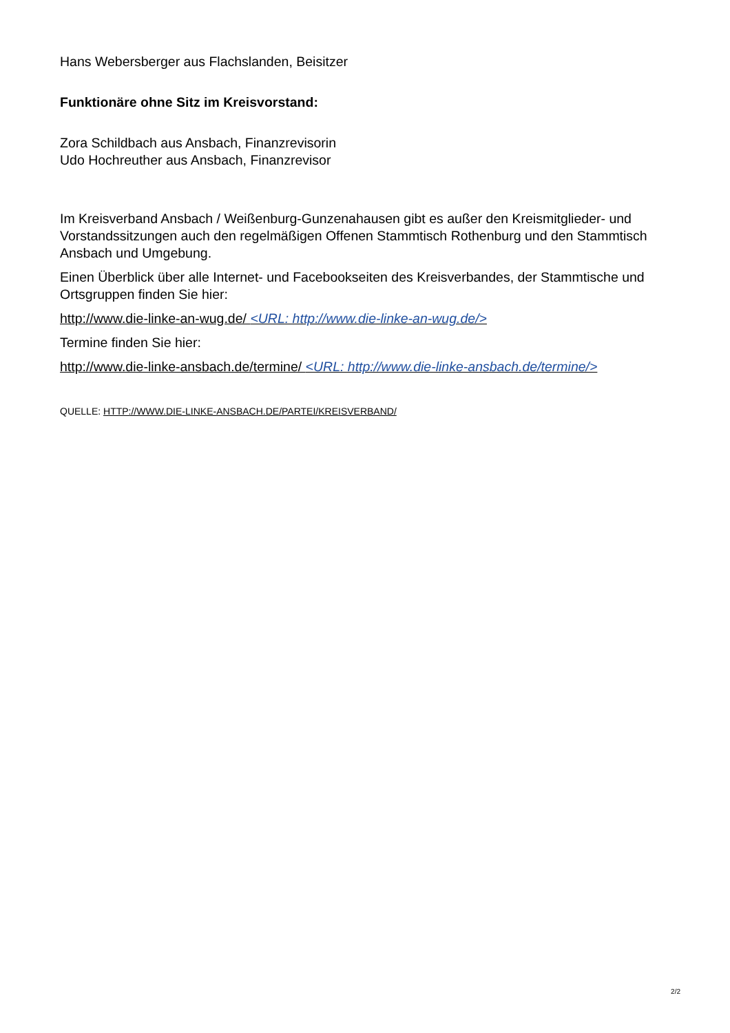Hans Webersberger aus Flachslanden, Beisitzer
Funktionäre ohne Sitz im Kreisvorstand:
Zora Schildbach aus Ansbach, Finanzrevisorin
Udo Hochreuther aus Ansbach, Finanzrevisor
Im Kreisverband Ansbach / Weißenburg-Gunzenahausen gibt es außer den Kreismitglieder- und Vorstandssitzungen auch den regelmäßigen Offenen Stammtisch Rothenburg und den Stammtisch Ansbach und Umgebung.
Einen Überblick über alle Internet- und Facebookseiten des Kreisverbandes, der Stammtische und Ortsgruppen finden Sie hier:
http://www.die-linke-an-wug.de/ <URL: http://www.die-linke-an-wug.de/>
Termine finden Sie hier:
http://www.die-linke-ansbach.de/termine/ <URL: http://www.die-linke-ansbach.de/termine/>
QUELLE: HTTP://WWW.DIE-LINKE-ANSBACH.DE/PARTEI/KREISVERBAND/
2/2